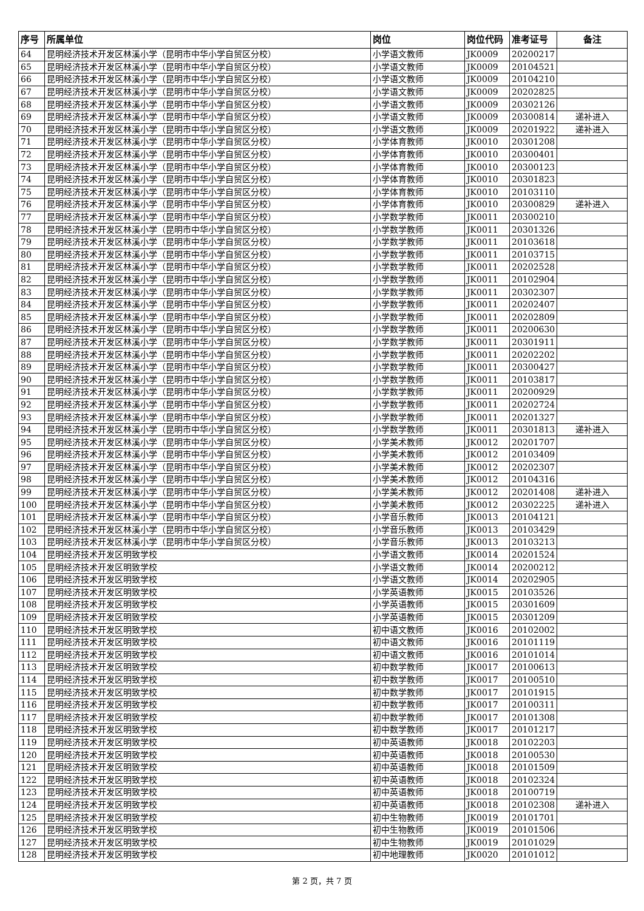| 序号 | 所属单位 | 岗位 | 岗位代码 | 准考证号 | 备注 |
| --- | --- | --- | --- | --- | --- |
| 64 | 昆明经济技术开发区林溪小学（昆明市中华小学自贸区分校） | 小学语文教师 | JK0009 | 20200217 | |
| 65 | 昆明经济技术开发区林溪小学（昆明市中华小学自贸区分校） | 小学语文教师 | JK0009 | 20104521 | |
| 66 | 昆明经济技术开发区林溪小学（昆明市中华小学自贸区分校） | 小学语文教师 | JK0009 | 20104210 | |
| 67 | 昆明经济技术开发区林溪小学（昆明市中华小学自贸区分校） | 小学语文教师 | JK0009 | 20202825 | |
| 68 | 昆明经济技术开发区林溪小学（昆明市中华小学自贸区分校） | 小学语文教师 | JK0009 | 20302126 | |
| 69 | 昆明经济技术开发区林溪小学（昆明市中华小学自贸区分校） | 小学语文教师 | JK0009 | 20300814 | 递补进入 |
| 70 | 昆明经济技术开发区林溪小学（昆明市中华小学自贸区分校） | 小学语文教师 | JK0009 | 20201922 | 递补进入 |
| 71 | 昆明经济技术开发区林溪小学（昆明市中华小学自贸区分校） | 小学体育教师 | JK0010 | 20301208 | |
| 72 | 昆明经济技术开发区林溪小学（昆明市中华小学自贸区分校） | 小学体育教师 | JK0010 | 20300401 | |
| 73 | 昆明经济技术开发区林溪小学（昆明市中华小学自贸区分校） | 小学体育教师 | JK0010 | 20300123 | |
| 74 | 昆明经济技术开发区林溪小学（昆明市中华小学自贸区分校） | 小学体育教师 | JK0010 | 20301823 | |
| 75 | 昆明经济技术开发区林溪小学（昆明市中华小学自贸区分校） | 小学体育教师 | JK0010 | 20103110 | |
| 76 | 昆明经济技术开发区林溪小学（昆明市中华小学自贸区分校） | 小学体育教师 | JK0010 | 20300829 | 递补进入 |
| 77 | 昆明经济技术开发区林溪小学（昆明市中华小学自贸区分校） | 小学数学教师 | JK0011 | 20300210 | |
| 78 | 昆明经济技术开发区林溪小学（昆明市中华小学自贸区分校） | 小学数学教师 | JK0011 | 20301326 | |
| 79 | 昆明经济技术开发区林溪小学（昆明市中华小学自贸区分校） | 小学数学教师 | JK0011 | 20103618 | |
| 80 | 昆明经济技术开发区林溪小学（昆明市中华小学自贸区分校） | 小学数学教师 | JK0011 | 20103715 | |
| 81 | 昆明经济技术开发区林溪小学（昆明市中华小学自贸区分校） | 小学数学教师 | JK0011 | 20202528 | |
| 82 | 昆明经济技术开发区林溪小学（昆明市中华小学自贸区分校） | 小学数学教师 | JK0011 | 20102904 | |
| 83 | 昆明经济技术开发区林溪小学（昆明市中华小学自贸区分校） | 小学数学教师 | JK0011 | 20302307 | |
| 84 | 昆明经济技术开发区林溪小学（昆明市中华小学自贸区分校） | 小学数学教师 | JK0011 | 20202407 | |
| 85 | 昆明经济技术开发区林溪小学（昆明市中华小学自贸区分校） | 小学数学教师 | JK0011 | 20202809 | |
| 86 | 昆明经济技术开发区林溪小学（昆明市中华小学自贸区分校） | 小学数学教师 | JK0011 | 20200630 | |
| 87 | 昆明经济技术开发区林溪小学（昆明市中华小学自贸区分校） | 小学数学教师 | JK0011 | 20301911 | |
| 88 | 昆明经济技术开发区林溪小学（昆明市中华小学自贸区分校） | 小学数学教师 | JK0011 | 20202202 | |
| 89 | 昆明经济技术开发区林溪小学（昆明市中华小学自贸区分校） | 小学数学教师 | JK0011 | 20300427 | |
| 90 | 昆明经济技术开发区林溪小学（昆明市中华小学自贸区分校） | 小学数学教师 | JK0011 | 20103817 | |
| 91 | 昆明经济技术开发区林溪小学（昆明市中华小学自贸区分校） | 小学数学教师 | JK0011 | 20200929 | |
| 92 | 昆明经济技术开发区林溪小学（昆明市中华小学自贸区分校） | 小学数学教师 | JK0011 | 20202724 | |
| 93 | 昆明经济技术开发区林溪小学（昆明市中华小学自贸区分校） | 小学数学教师 | JK0011 | 20201327 | |
| 94 | 昆明经济技术开发区林溪小学（昆明市中华小学自贸区分校） | 小学数学教师 | JK0011 | 20301813 | 递补进入 |
| 95 | 昆明经济技术开发区林溪小学（昆明市中华小学自贸区分校） | 小学美术教师 | JK0012 | 20201707 | |
| 96 | 昆明经济技术开发区林溪小学（昆明市中华小学自贸区分校） | 小学美术教师 | JK0012 | 20103409 | |
| 97 | 昆明经济技术开发区林溪小学（昆明市中华小学自贸区分校） | 小学美术教师 | JK0012 | 20202307 | |
| 98 | 昆明经济技术开发区林溪小学（昆明市中华小学自贸区分校） | 小学美术教师 | JK0012 | 20104316 | |
| 99 | 昆明经济技术开发区林溪小学（昆明市中华小学自贸区分校） | 小学美术教师 | JK0012 | 20201408 | 递补进入 |
| 100 | 昆明经济技术开发区林溪小学（昆明市中华小学自贸区分校） | 小学美术教师 | JK0012 | 20302225 | 递补进入 |
| 101 | 昆明经济技术开发区林溪小学（昆明市中华小学自贸区分校） | 小学音乐教师 | JK0013 | 20104121 | |
| 102 | 昆明经济技术开发区林溪小学（昆明市中华小学自贸区分校） | 小学音乐教师 | JK0013 | 20103429 | |
| 103 | 昆明经济技术开发区林溪小学（昆明市中华小学自贸区分校） | 小学音乐教师 | JK0013 | 20103213 | |
| 104 | 昆明经济技术开发区明致学校 | 小学语文教师 | JK0014 | 20201524 | |
| 105 | 昆明经济技术开发区明致学校 | 小学语文教师 | JK0014 | 20200212 | |
| 106 | 昆明经济技术开发区明致学校 | 小学语文教师 | JK0014 | 20202905 | |
| 107 | 昆明经济技术开发区明致学校 | 小学英语教师 | JK0015 | 20103526 | |
| 108 | 昆明经济技术开发区明致学校 | 小学英语教师 | JK0015 | 20301609 | |
| 109 | 昆明经济技术开发区明致学校 | 小学英语教师 | JK0015 | 20301209 | |
| 110 | 昆明经济技术开发区明致学校 | 初中语文教师 | JK0016 | 20102002 | |
| 111 | 昆明经济技术开发区明致学校 | 初中语文教师 | JK0016 | 20101119 | |
| 112 | 昆明经济技术开发区明致学校 | 初中语文教师 | JK0016 | 20101014 | |
| 113 | 昆明经济技术开发区明致学校 | 初中数学教师 | JK0017 | 20100613 | |
| 114 | 昆明经济技术开发区明致学校 | 初中数学教师 | JK0017 | 20100510 | |
| 115 | 昆明经济技术开发区明致学校 | 初中数学教师 | JK0017 | 20101915 | |
| 116 | 昆明经济技术开发区明致学校 | 初中数学教师 | JK0017 | 20100311 | |
| 117 | 昆明经济技术开发区明致学校 | 初中数学教师 | JK0017 | 20101308 | |
| 118 | 昆明经济技术开发区明致学校 | 初中数学教师 | JK0017 | 20101217 | |
| 119 | 昆明经济技术开发区明致学校 | 初中英语教师 | JK0018 | 20102203 | |
| 120 | 昆明经济技术开发区明致学校 | 初中英语教师 | JK0018 | 20100530 | |
| 121 | 昆明经济技术开发区明致学校 | 初中英语教师 | JK0018 | 20101509 | |
| 122 | 昆明经济技术开发区明致学校 | 初中英语教师 | JK0018 | 20102324 | |
| 123 | 昆明经济技术开发区明致学校 | 初中英语教师 | JK0018 | 20100719 | |
| 124 | 昆明经济技术开发区明致学校 | 初中英语教师 | JK0018 | 20102308 | 递补进入 |
| 125 | 昆明经济技术开发区明致学校 | 初中生物教师 | JK0019 | 20101701 | |
| 126 | 昆明经济技术开发区明致学校 | 初中生物教师 | JK0019 | 20101506 | |
| 127 | 昆明经济技术开发区明致学校 | 初中生物教师 | JK0019 | 20101029 | |
| 128 | 昆明经济技术开发区明致学校 | 初中地理教师 | JK0020 | 20101012 | |
第 2 页，共 7 页